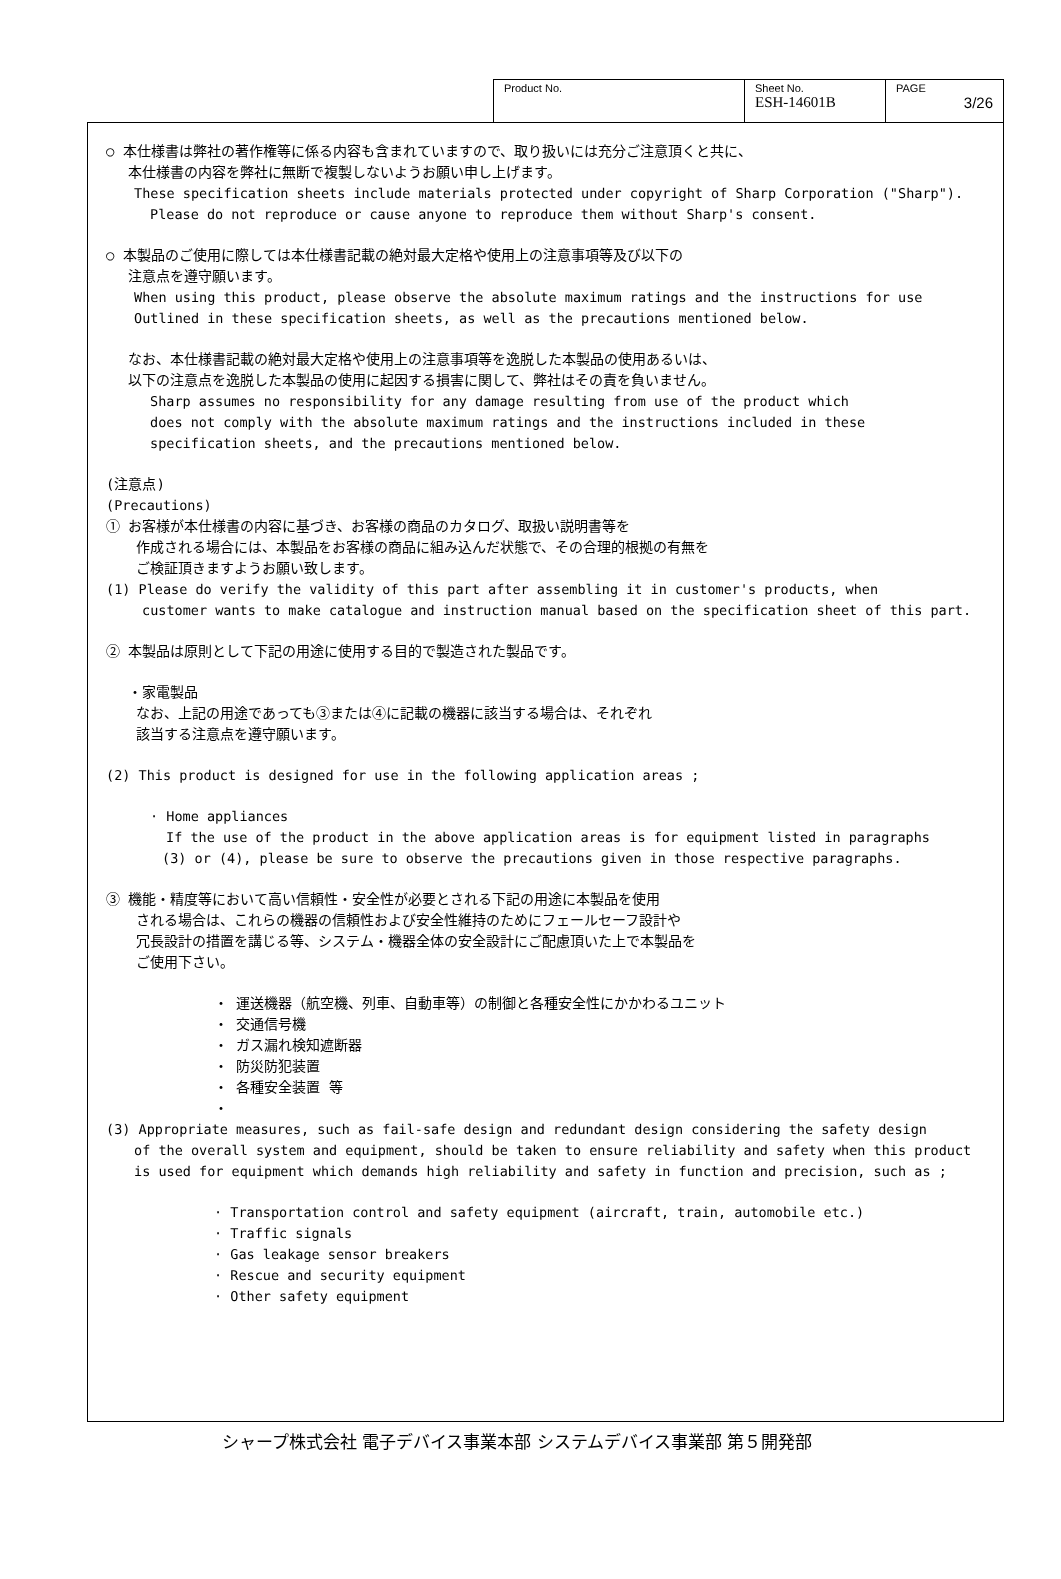| Product No. | Sheet No. ESH-14601B | PAGE 3/26 |
○ 本仕様書は弊社の著作権等に係る内容も含まれていますので、取り扱いには充分ご注意頂くと共に、
本仕様書の内容を弊社に無断で複製しないようお願い申し上げます。
These specification sheets include materials protected under copyright of Sharp Corporation ("Sharp").
Please do not reproduce or cause anyone to reproduce them without Sharp's consent.
○ 本製品のご使用に際しては本仕様書記載の絶対最大定格や使用上の注意事項等及び以下の
注意点を遵守願います。
When using this product, please observe the absolute maximum ratings and the instructions for use
Outlined in these specification sheets, as well as the precautions mentioned below.
なお、本仕様書記載の絶対最大定格や使用上の注意事項等を逸脱した本製品の使用あるいは、
以下の注意点を逸脱した本製品の使用に起因する損害に関して、弊社はその責を負いません。
Sharp assumes no responsibility for any damage resulting from use of the product which
does not comply with the absolute maximum ratings and the instructions included in these
specification sheets, and the precautions mentioned below.
(注意点)
(Precautions)
① お客様が本仕様書の内容に基づき、お客様の商品のカタログ、取扱い説明書等を
作成される場合には、本製品をお客様の商品に組み込んだ状態で、その合理的根拠の有無を
ご検証頂きますようお願い致します。
(1) Please do verify the validity of this part after assembling it in customer's products, when
customer wants to make catalogue and instruction manual based on the specification sheet of this part.
② 本製品は原則として下記の用途に使用する目的で製造された製品です。
・家電製品
なお、上記の用途であっても③または④に記載の機器に該当する場合は、それぞれ
該当する注意点を遵守願います。
(2) This product is designed for use in the following application areas ;
· Home appliances
If the use of the product in the above application areas is for equipment listed in paragraphs
(3) or (4), please be sure to observe the precautions given in those respective paragraphs.
③ 機能・精度等において高い信頼性・安全性が必要とされる下記の用途に本製品を使用
される場合は、これらの機器の信頼性および安全性維持のためにフェールセーフ設計や
冗長設計の措置を講じる等、システム・機器全体の安全設計にご配慮頂いた上で本製品を
ご使用下さい。
・ 運送機器（航空機、列車、自動車等）の制御と各種安全性にかかわるユニット
・ 交通信号機
・ ガス漏れ検知遮断器
・ 防災防犯装置
・ 各種安全装置 等
・
(3) Appropriate measures, such as fail-safe design and redundant design considering the safety design
of the overall system and equipment, should be taken to ensure reliability and safety when this product
is used for equipment which demands high reliability and safety in function and precision, such as ;
· Transportation control and safety equipment (aircraft, train, automobile etc.)
· Traffic signals
· Gas leakage sensor breakers
· Rescue and security equipment
· Other safety equipment
シャープ株式会社 電子デバイス事業本部 システムデバイス事業部 第５開発部